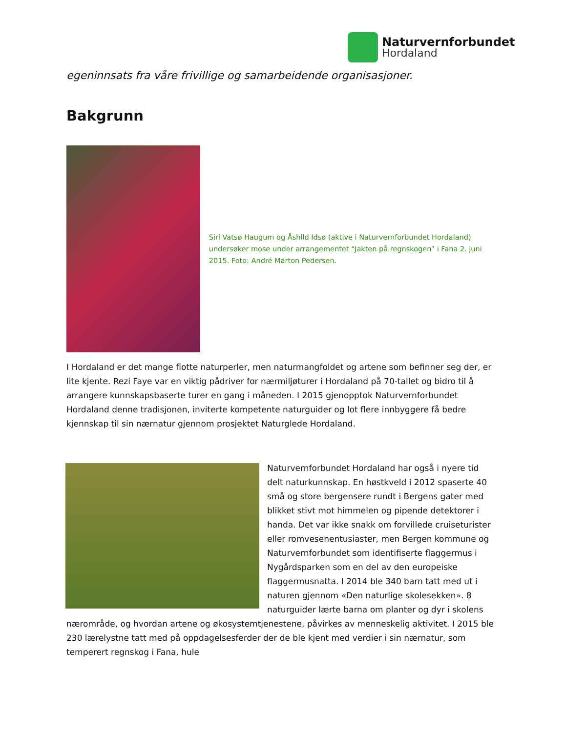Naturvernforbundet
Hordaland
egeninnsats fra våre frivillige og samarbeidende organisasjoner.
Bakgrunn
Siri Vatsø Haugum og Åshild Idsø (aktive i Naturvernforbundet Hordaland) undersøker mose under arrangementet “Jakten på regnskogen” i Fana 2. juni 2015. Foto: André Marton Pedersen.
I Hordaland er det mange flotte naturperler, men naturmangfoldet og artene som befinner seg der, er lite kjente. Rezi Faye var en viktig pådriver for nærmiljøturer i Hordaland på 70-tallet og bidro til å arrangere kunnskapsbaserte turer en gang i måneden. I 2015 gjenopptok Naturvernforbundet Hordaland denne tradisjonen, inviterte kompetente naturguider og lot flere innbyggere få bedre kjennskap til sin nærnatur gjennom prosjektet Naturglede Hordaland.
Naturvernforbundet Hordaland har også i nyere tid delt naturkunnskap. En høstkveld i 2012 spaserte 40 små og store bergensere rundt i Bergens gater med blikket stivt mot himmelen og pipende detektorer i handa. Det var ikke snakk om forvillede cruiseturister eller romvesenentusiaster, men Bergen kommune og Naturvernforbundet som identifiserte flaggermus i Nygårdsparken som en del av den europeiske flaggermusnatta. I 2014 ble 340 barn tatt med ut i naturen gjennom «Den naturlige skolesekken». 8 naturguider lærte barna om planter og dyr i skolens nærområde, og hvordan artene og økosystemtjenestene, påvirkes av menneskelig aktivitet. I 2015 ble 230 lærelystne tatt med på oppdagelsesferder der de ble kjent med verdier i sin nærnatur, som temperert regnskog i Fana, hule